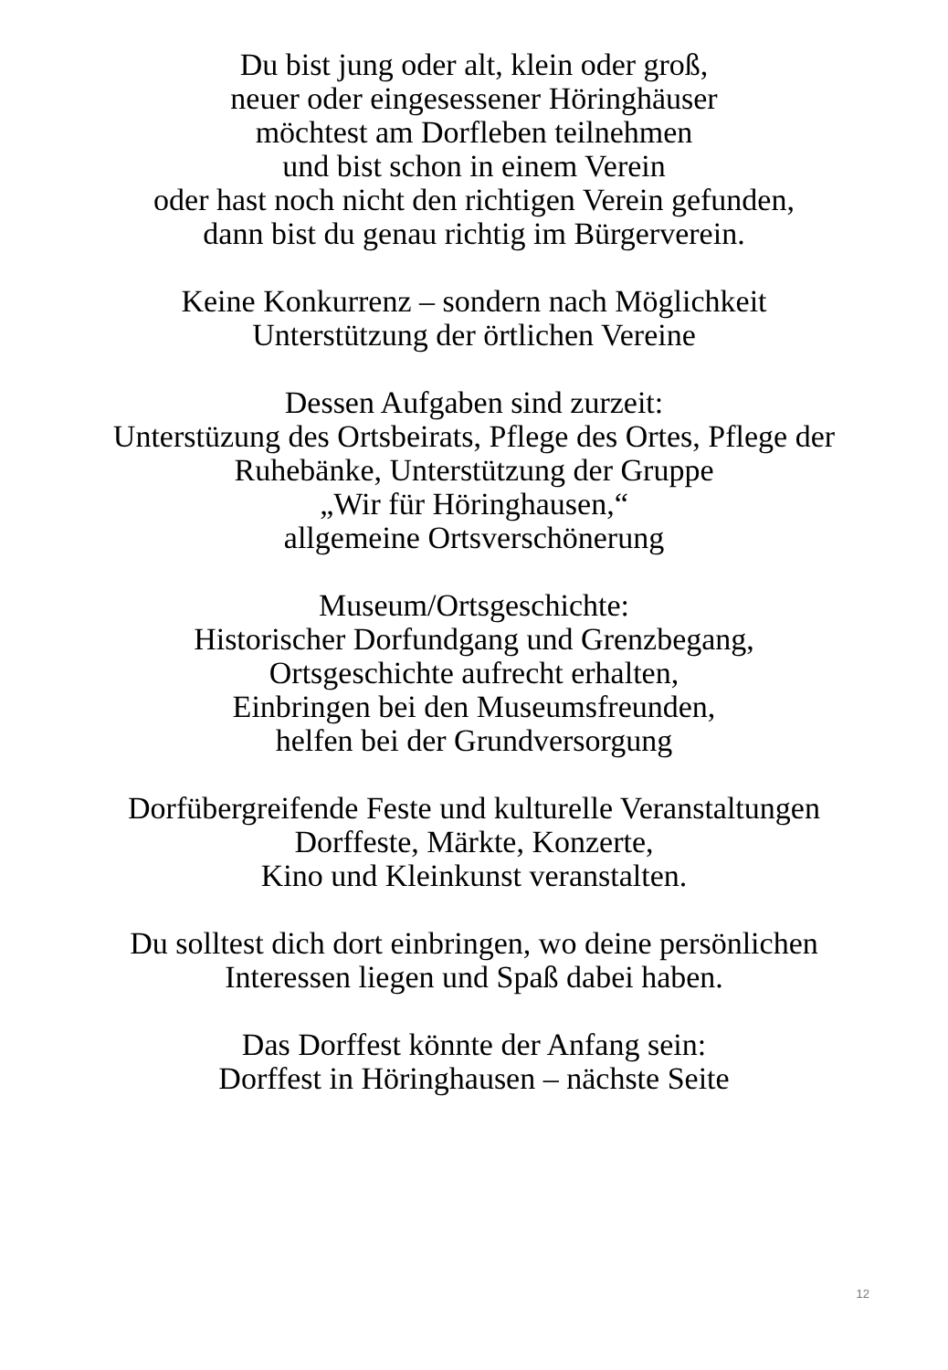Du bist jung oder alt, klein oder groß,
neuer oder eingesessener Höringhäuser
möchtest am Dorfleben teilnehmen
und bist schon in einem Verein
oder hast noch nicht den richtigen Verein gefunden,
dann bist du genau richtig im Bürgerverein.
Keine Konkurrenz – sondern nach Möglichkeit
Unterstützung der örtlichen Vereine
Dessen Aufgaben sind zurzeit:
Unterstüzung des Ortsbeirats, Pflege des Ortes, Pflege der
Ruhebänke, Unterstützung der Gruppe
„Wir für Höringhausen,“
allgemeine Ortsverschönerung
Museum/Ortsgeschichte:
Historischer Dorfundgang und Grenzbegang,
Ortsgeschichte aufrecht erhalten,
Einbringen bei den Museumsfreunden,
helfen bei der Grundversorgung
Dorfübergreifende Feste und kulturelle Veranstaltungen
Dorffeste, Märkte, Konzerte,
Kino und Kleinkunst veranstalten.
Du solltest dich dort einbringen, wo deine persönlichen
Interessen liegen und Spaß dabei haben.
Das Dorffest könnte der Anfang sein:
Dorffest in Höringhausen – nächste Seite
12